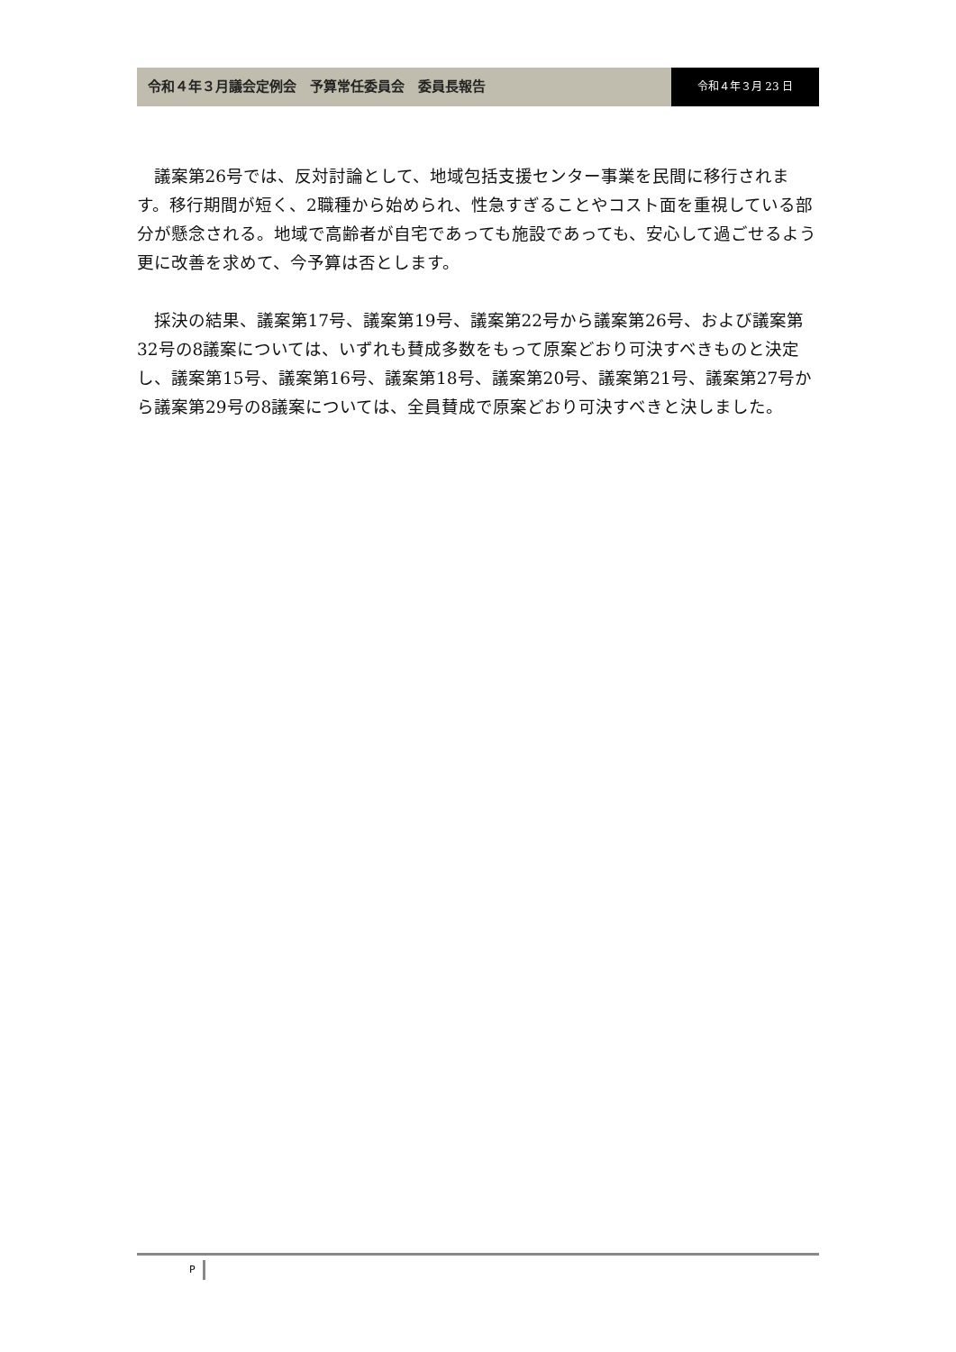令和４年３月議会定例会　予算常任委員会　委員長報告
令和４年３月 23 日
議案第26号では、反対討論として、地域包括支援センター事業を民間に移行されます。移行期間が短く、2職種から始められ、性急すぎることやコスト面を重視している部分が懸念される。地域で高齢者が自宅であっても施設であっても、安心して過ごせるよう更に改善を求めて、今予算は否とします。
採決の結果、議案第17号、議案第19号、議案第22号から議案第26号、および議案第32号の8議案については、いずれも賛成多数をもって原案どおり可決すべきものと決定し、議案第15号、議案第16号、議案第18号、議案第20号、議案第21号、議案第27号から議案第29号の8議案については、全員賛成で原案どおり可決すべきと決しました。
P